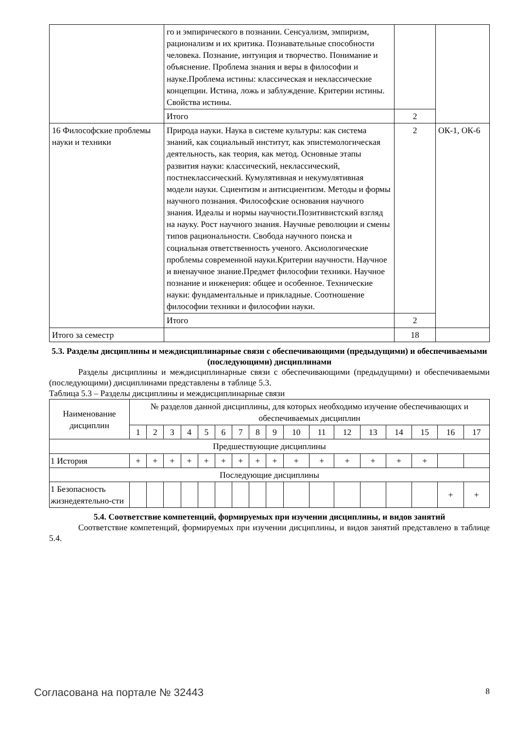| | го и эмпирического в познании. Сенсуализм, эмпиризм, рационализм и их критика. Познавательные способности человека. Познание, интуиция и творчество. Понимание и объяснение. Проблема знания и веры в философии и науке.Проблема истины: классическая и неклассические концепции. Истина, ложь и заблуждение. Критерии истины. Свойства истины. | | |
| | Итого | 2 | |
| 16 Философские проблемы науки и техники | Природа науки. Наука в системе культуры: как система знаний, как социальный институт, как эпистемологическая деятельность, как теория, как метод. Основные этапы развития науки: классический, неклассический, постнеклассический. Кумулятивная и некумулятивная модели науки. Сциентизм и антисциентизм. Методы и формы научного познания. Философские основания научного знания. Идеалы и нормы научности.Позитивистский взгляд на науку. Рост научного знания. Научные революции и смены типов рациональности. Свобода научного поиска и социальная ответственность ученого. Аксиологические проблемы современной науки.Критерии научности. Научное и вненаучное знание.Предмет философии техники. Научное познание и инженерия: общее и особенное. Технические науки: фундаментальные и прикладные. Соотношение философии техники и философии науки. | 2 | ОК-1, ОК-6 |
| | Итого | 2 | |
| Итого за семестр | | 18 | |
5.3. Разделы дисциплины и междисциплинарные связи с обеспечивающими (предыдущими) и обеспечиваемыми (последующими) дисциплинами
Разделы дисциплины и междисциплинарные связи с обеспечивающими (предыдущими) и обеспечиваемыми (последующими) дисциплинами представлены в таблице 5.3.
Таблица 5.3 – Разделы дисциплины и междисциплинарные связи
| Наименование дисциплин | № разделов данной дисциплины, для которых необходимо изучение обеспечивающих и обеспечиваемых дисциплин | | | | | | | | | | | | | | | | |
| --- | --- | --- | --- | --- | --- | --- | --- | --- | --- | --- | --- | --- | --- | --- | --- | --- | --- |
| | 1 | 2 | 3 | 4 | 5 | 6 | 7 | 8 | 9 | 10 | 11 | 12 | 13 | 14 | 15 | 16 | 17 |
| Предшествующие дисциплины | | | | | | | | | | | | | | | | | |
| 1 История | + | + | + | + | + | + | + | + | + | + | + | + | + | + | + | | |
| Последующие дисциплины | | | | | | | | | | | | | | | | | |
| 1 Безопасность жизнедеятельно-сти | | | | | | | | | | | | | | | | + | + |
5.4. Соответствие компетенций, формируемых при изучении дисциплины, и видов занятий
Соответствие компетенций, формируемых при изучении дисциплины, и видов занятий представлено в таблице 5.4.
Согласована на портале № 32443 8